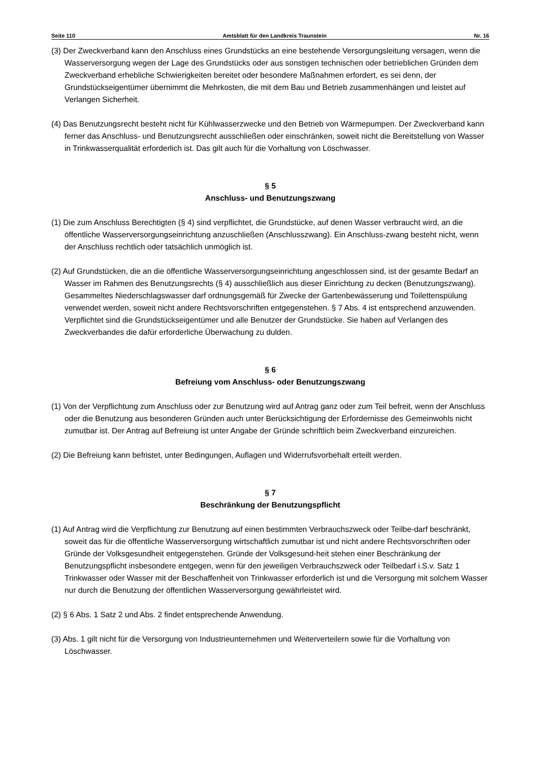Seite 110 Amtsblatt für den Landkreis Traunstein Nr. 16
(3) Der Zweckverband kann den Anschluss eines Grundstücks an eine bestehende Versorgungsleitung versagen, wenn die Wasserversorgung wegen der Lage des Grundstücks oder aus sonstigen technischen oder betrieblichen Gründen dem Zweckverband erhebliche Schwierigkeiten bereitet oder besondere Maßnahmen erfordert, es sei denn, der Grundstückseigentümer übernimmt die Mehrkosten, die mit dem Bau und Betrieb zusammenhängen und leistet auf Verlangen Sicherheit.
(4) Das Benutzungsrecht besteht nicht für Kühlwasserzwecke und den Betrieb von Wärmepumpen. Der Zweckverband kann ferner das Anschluss- und Benutzungsrecht ausschließen oder einschränken, soweit nicht die Bereitstellung von Wasser in Trinkwasserqualität erforderlich ist. Das gilt auch für die Vorhaltung von Löschwasser.
§ 5
Anschluss- und Benutzungszwang
(1) Die zum Anschluss Berechtigten (§ 4) sind verpflichtet, die Grundstücke, auf denen Wasser verbraucht wird, an die öffentliche Wasserversorgungseinrichtung anzuschließen (Anschlusszwang). Ein Anschluss-zwang besteht nicht, wenn der Anschluss rechtlich oder tatsächlich unmöglich ist.
(2) Auf Grundstücken, die an die öffentliche Wasserversorgungseinrichtung angeschlossen sind, ist der gesamte Bedarf an Wasser im Rahmen des Benutzungsrechts (§ 4) ausschließlich aus dieser Einrichtung zu decken (Benutzungszwang). Gesammeltes Niederschlagswasser darf ordnungsgemäß für Zwecke der Gartenbewässerung und Toilettenspülung verwendet werden, soweit nicht andere Rechtsvorschriften entgegenstehen. § 7 Abs. 4 ist entsprechend anzuwenden. Verpflichtet sind die Grundstückseigentümer und alle Benutzer der Grundstücke. Sie haben auf Verlangen des Zweckverbandes die dafür erforderliche Überwachung zu dulden.
§ 6
Befreiung vom Anschluss- oder Benutzungszwang
(1) Von der Verpflichtung zum Anschluss oder zur Benutzung wird auf Antrag ganz oder zum Teil befreit, wenn der Anschluss oder die Benutzung aus besonderen Gründen auch unter Berücksichtigung der Erfordernisse des Gemeinwohls nicht zumutbar ist. Der Antrag auf Befreiung ist unter Angabe der Gründe schriftlich beim Zweckverband einzureichen.
(2) Die Befreiung kann befristet, unter Bedingungen, Auflagen und Widerrufsvorbehalt erteilt werden.
§ 7
Beschränkung der Benutzungspflicht
(1) Auf Antrag wird die Verpflichtung zur Benutzung auf einen bestimmten Verbrauchszweck oder Teilbe-darf beschränkt, soweit das für die öffentliche Wasserversorgung wirtschaftlich zumutbar ist und nicht andere Rechtsvorschriften oder Gründe der Volksgesundheit entgegenstehen. Gründe der Volksgesund-heit stehen einer Beschränkung der Benutzungspflicht insbesondere entgegen, wenn für den jeweiligen Verbrauchszweck oder Teilbedarf i.S.v. Satz 1 Trinkwasser oder Wasser mit der Beschaffenheit von Trinkwasser erforderlich ist und die Versorgung mit solchem Wasser nur durch die Benutzung der öffentlichen Wasserversorgung gewährleistet wird.
(2) § 6 Abs. 1 Satz 2 und Abs. 2 findet entsprechende Anwendung.
(3) Abs. 1 gilt nicht für die Versorgung von Industrieunternehmen und Weiterverteilern sowie für die Vorhaltung von Löschwasser.